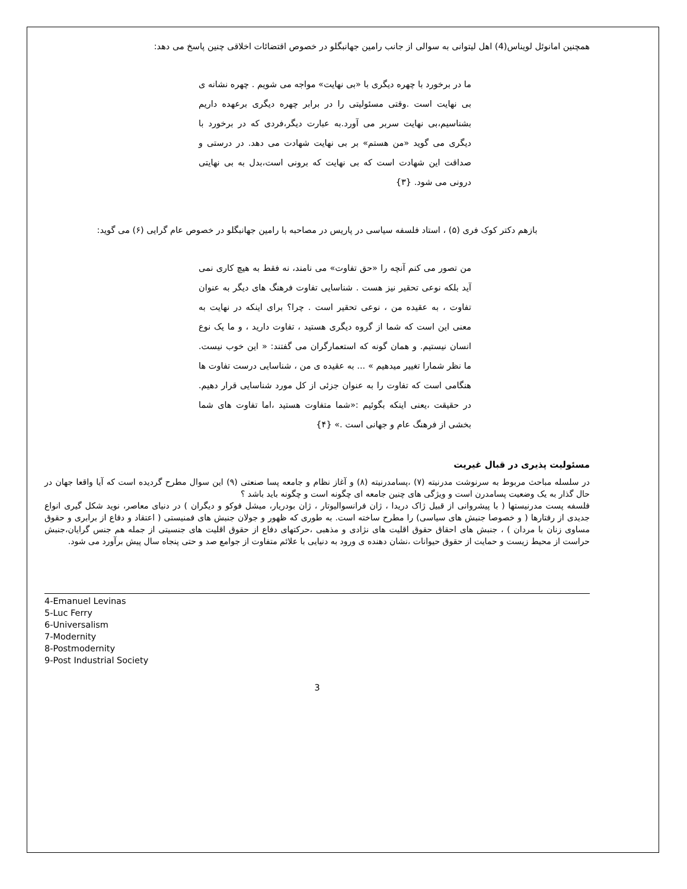همچنین امانوئل لویناس(4) اهل لیتوانی به سوالی از جانب رامین جهانبگلو در خصوص اقتضائات اخلاقی چنین پاسخ می دهد:
ما در برخورد با چهره دیگری با «بی نهایت» مواجه می شویم . چهره نشانه ی بی نهایت است .وقتی مسئولیتی را در برابر چهره دیگری برعهده داریم بشناسیم،بی نهایت سربر می آورد.به عبارت دیگر،فردی که در برخورد با دیگری می گوید «من هستم» بر بی نهایت شهادت می دهد. در درستی و صداقت این شهادت است که بی نهایت که برونی است،بدل به بی نهایتی درونی می شود. {٣}
بازهم دکتر کوک فری (۵) ، استاد فلسفه سیاسی در پاریس در مصاحبه با رامین جهانبگلو در خصوص عام گرایی (۶) می گوید:
من تصور می کنم آنچه را «حق تفاوت» می نامند، نه فقط به هیچ کاری نمی آید بلکه نوعی تحقیر نیز هست . شناسایی تفاوت فرهنگ های دیگر به عنوان تفاوت ، به عقیده من ، نوعی تحقیر است . چرا؟ برای اینکه در نهایت به معنی این است که شما از گروه دیگری هستید ، تفاوت دارید ، و ما یک نوع انسان نیستیم. و همان گونه که استعمارگران می گفتند: « این خوب نیست. ما نظر شمارا تغییر میدهیم » ... به عقیده ی من ، شناسایی درست تفاوت ها هنگامی است که تفاوت را به عنوان جزئی از کل مورد شناسایی قرار دهیم. در حقیقت ،یعنی اینکه بگوئیم :«شما متفاوت هستید ،اما تفاوت های شما بخشی از فرهنگ عام و جهانی است .» {۴}
مسئولیت پذیری در قبال غیریت
در سلسله مباحث مربوط به سرنوشت مدرنیته (۷) ،پسامدرنیته (۸) و آغاز نظام و جامعه پسا صنعتی (۹) این سوال مطرح گردیده است که آیا واقعا جهان در حال گذار به یک وضعیت پسامدرن است و ویژگی های چنین جامعه ای چگونه است و چگونه باید باشد ؟
فلسفه پست مدرنیستها ( با پیشروانی از قبیل ژاک دریدا ، ژان فرانسوالیوتار ، ژان بودریار، میشل فوکو و دیگران ) در دنیای معاصر، نوید شکل گیری انواع جدیدی از رفتارها ( و خصوصا جنبش های سیاسی) را مطرح ساخته است. به طوری که ظهور و جولان جنبش های فمنیستی ( اعتقاد و دفاع از برابری و حقوق مساوی زنان با مردان ) ، جنبش های احقاق حقوق اقلیت های نژادی و مذهبی ،حرکتهای دفاع از حقوق اقلیت های جنسیتی از جمله هم جنس گرایان،جنبش حراست از محیط زیست و حمایت از حقوق حیوانات ،نشان دهنده ی ورود به دنیایی با علائم متفاوت از جوامع صد و حتی پنجاه سال پیش برآورد می شود.
4-Emanuel Levinas
5-Luc Ferry
6-Universalism
7-Modernity
8-Postmodernity
9-Post Industrial Society
3